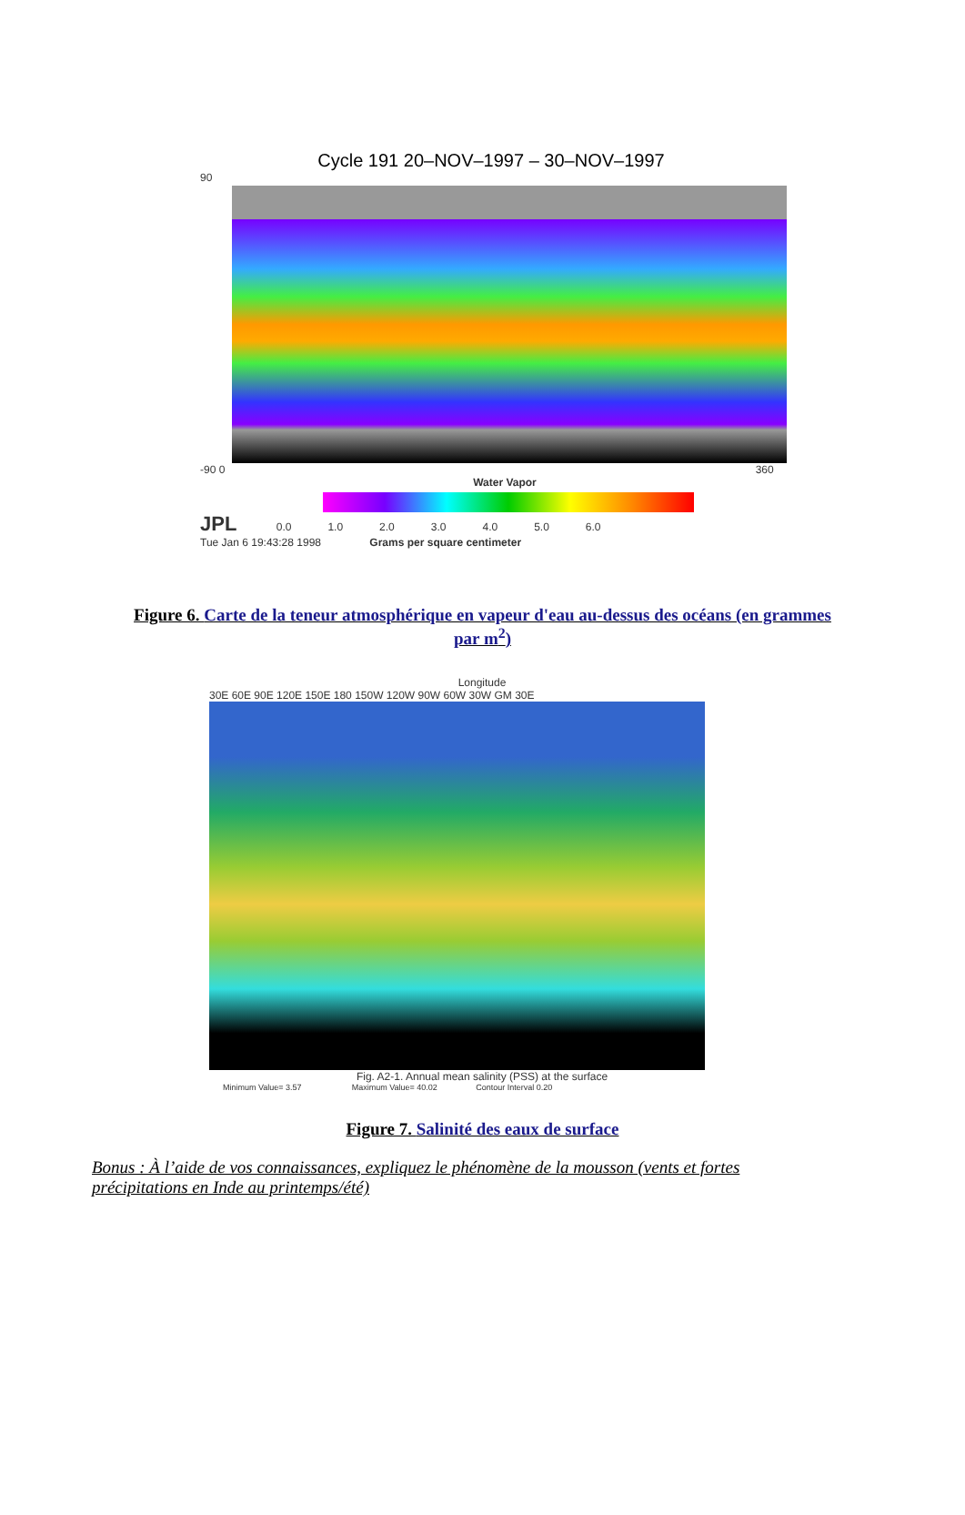Cycle 191 20–NOV–1997 – 30–NOV–1997
90
-90 0 360
Water Vapor
JPL 0.0 1.0 2.0 3.0 4.0 5.0 6.0
Tue Jan 6 19:43:28 1998 Grams per square centimeter
Figure 6. Carte de la teneur atmosphérique en vapeur d'eau au-dessus des océans (en grammes par m<sup>2</sup>)
Longitude
30E 60E 90E 120E 150E 180 150W 120W 90W 60W 30W GM 30E
Fig. A2-1. Annual mean salinity (PSS) at the surface
Minimum Value= 3.57 Maximum Value= 40.02 Contour Interval 0.20
Figure 7. Salinité des eaux de surface
Bonus : À l’aide de vos connaissances, expliquez le phénomène de la mousson (vents et fortes précipitations en Inde au printemps/été)